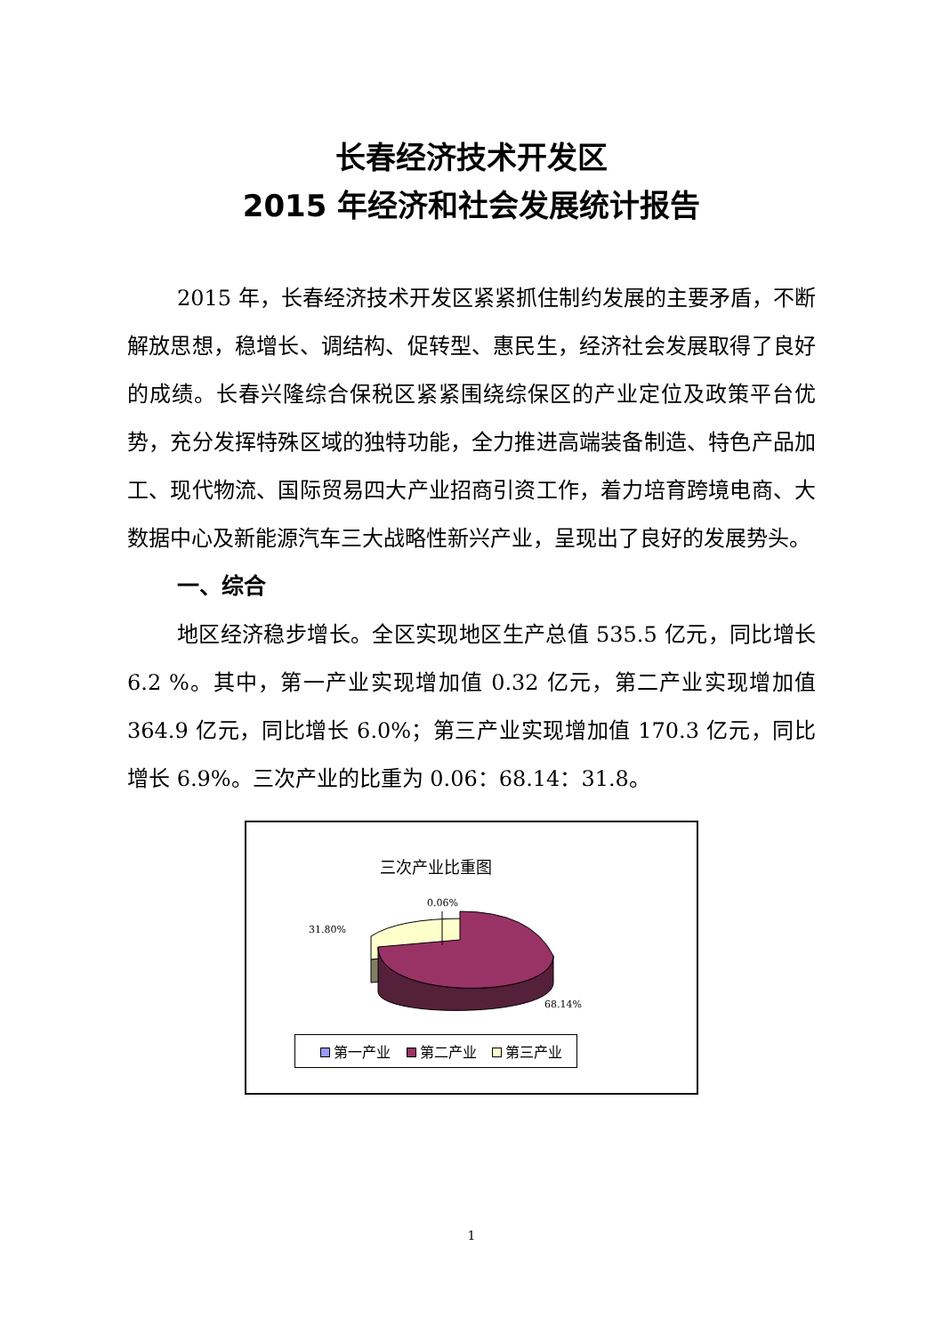长春经济技术开发区
2015 年经济和社会发展统计报告
2015 年，长春经济技术开发区紧紧抓住制约发展的主要矛盾，不断解放思想，稳增长、调结构、促转型、惠民生，经济社会发展取得了良好的成绩。长春兴隆综合保税区紧紧围绕综保区的产业定位及政策平台优势，充分发挥特殊区域的独特功能，全力推进高端装备制造、特色产品加工、现代物流、国际贸易四大产业招商引资工作，着力培育跨境电商、大数据中心及新能源汽车三大战略性新兴产业，呈现出了良好的发展势头。
一、综合
地区经济稳步增长。全区实现地区生产总值 535.5 亿元，同比增长 6.2 %。其中，第一产业实现增加值 0.32 亿元，第二产业实现增加值 364.9 亿元，同比增长 6.0%；第三产业实现增加值 170.3 亿元，同比增长 6.9%。三次产业的比重为 0.06：68.14：31.8。
三次产业比重图
31.80%
0.06%
68.14%
第一产业 第二产业 第三产业
1